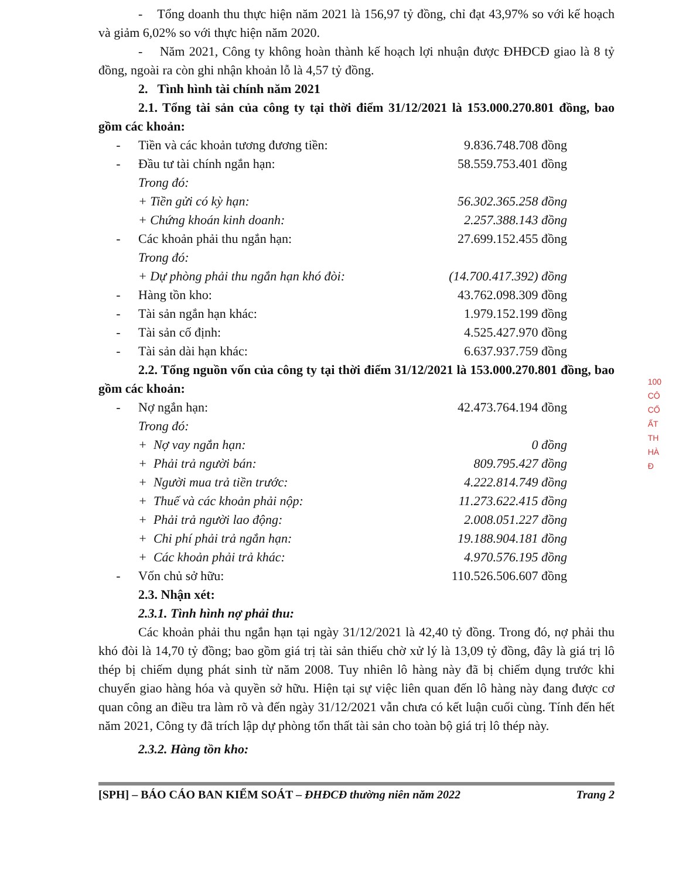- Tổng doanh thu thực hiện năm 2021 là 156,97 tỷ đồng, chỉ đạt 43,97% so với kế hoạch và giảm 6,02% so với thực hiện năm 2020.
- Năm 2021, Công ty không hoàn thành kế hoạch lợi nhuận được ĐHĐCĐ giao là 8 tỷ đồng, ngoài ra còn ghi nhận khoản lỗ là 4,57 tỷ đồng.
2. Tình hình tài chính năm 2021
2.1. Tổng tài sản của công ty tại thời điểm 31/12/2021 là 153.000.270.801 đồng, bao gồm các khoản:
| - | Tiền và các khoản tương đương tiền: | | 9.836.748.708 đồng |
| - | Đầu tư tài chính ngắn hạn: | | 58.559.753.401 đồng |
| | Trong đó: | | |
| | + | Tiền gửi có kỳ hạn: | 56.302.365.258 đồng |
| | + | Chứng khoán kinh doanh: | 2.257.388.143 đồng |
| - | Các khoản phải thu ngắn hạn: | | 27.699.152.455 đồng |
| | Trong đó: | | |
| | + | Dự phòng phải thu ngắn hạn khó đòi: | (14.700.417.392) đồng |
| - | Hàng tồn kho: | | 43.762.098.309 đồng |
| - | Tài sản ngắn hạn khác: | | 1.979.152.199 đồng |
| - | Tài sản cố định: | | 4.525.427.970 đồng |
| - | Tài sản dài hạn khác: | | 6.637.937.759 đồng |
2.2. Tổng nguồn vốn của công ty tại thời điểm 31/12/2021 là 153.000.270.801 đồng, bao gồm các khoản:
| - | Nợ ngắn hạn: | | 42.473.764.194 đồng |
| | Trong đó: | | |
| | + | Nợ vay ngắn hạn: | 0 đồng |
| | + | Phải trả người bán: | 809.795.427 đồng |
| | + | Người mua trả tiền trước: | 4.222.814.749 đồng |
| | + | Thuế và các khoản phải nộp: | 11.273.622.415 đồng |
| | + | Phải trả người lao động: | 2.008.051.227 đồng |
| | + | Chi phí phải trả ngắn hạn: | 19.188.904.181 đồng |
| | + | Các khoản phải trả khác: | 4.970.576.195 đồng |
| - | Vốn chủ sở hữu: | | 110.526.506.607 đồng |
2.3. Nhận xét:
2.3.1. Tình hình nợ phải thu:
Các khoản phải thu ngắn hạn tại ngày 31/12/2021 là 42,40 tỷ đồng. Trong đó, nợ phải thu khó đòi là 14,70 tỷ đồng; bao gồm giá trị tài sản thiếu chờ xử lý là 13,09 tỷ đồng, đây là giá trị lô thép bị chiếm dụng phát sinh từ năm 2008. Tuy nhiên lô hàng này đã bị chiếm dụng trước khi chuyển giao hàng hóa và quyền sở hữu. Hiện tại sự việc liên quan đến lô hàng này đang được cơ quan công an điều tra làm rõ và đến ngày 31/12/2021 vẫn chưa có kết luận cuối cùng. Tính đến hết năm 2021, Công ty đã trích lập dự phòng tổn thất tài sản cho toàn bộ giá trị lô thép này.
2.3.2. Hàng tồn kho:
[SPH] – BÁO CÁO BAN KIỂM SOÁT – ĐHĐCĐ thường niên năm 2022 Trang 2
100
CÔ
CỔ
ẤT
TH
HÀ
Đ